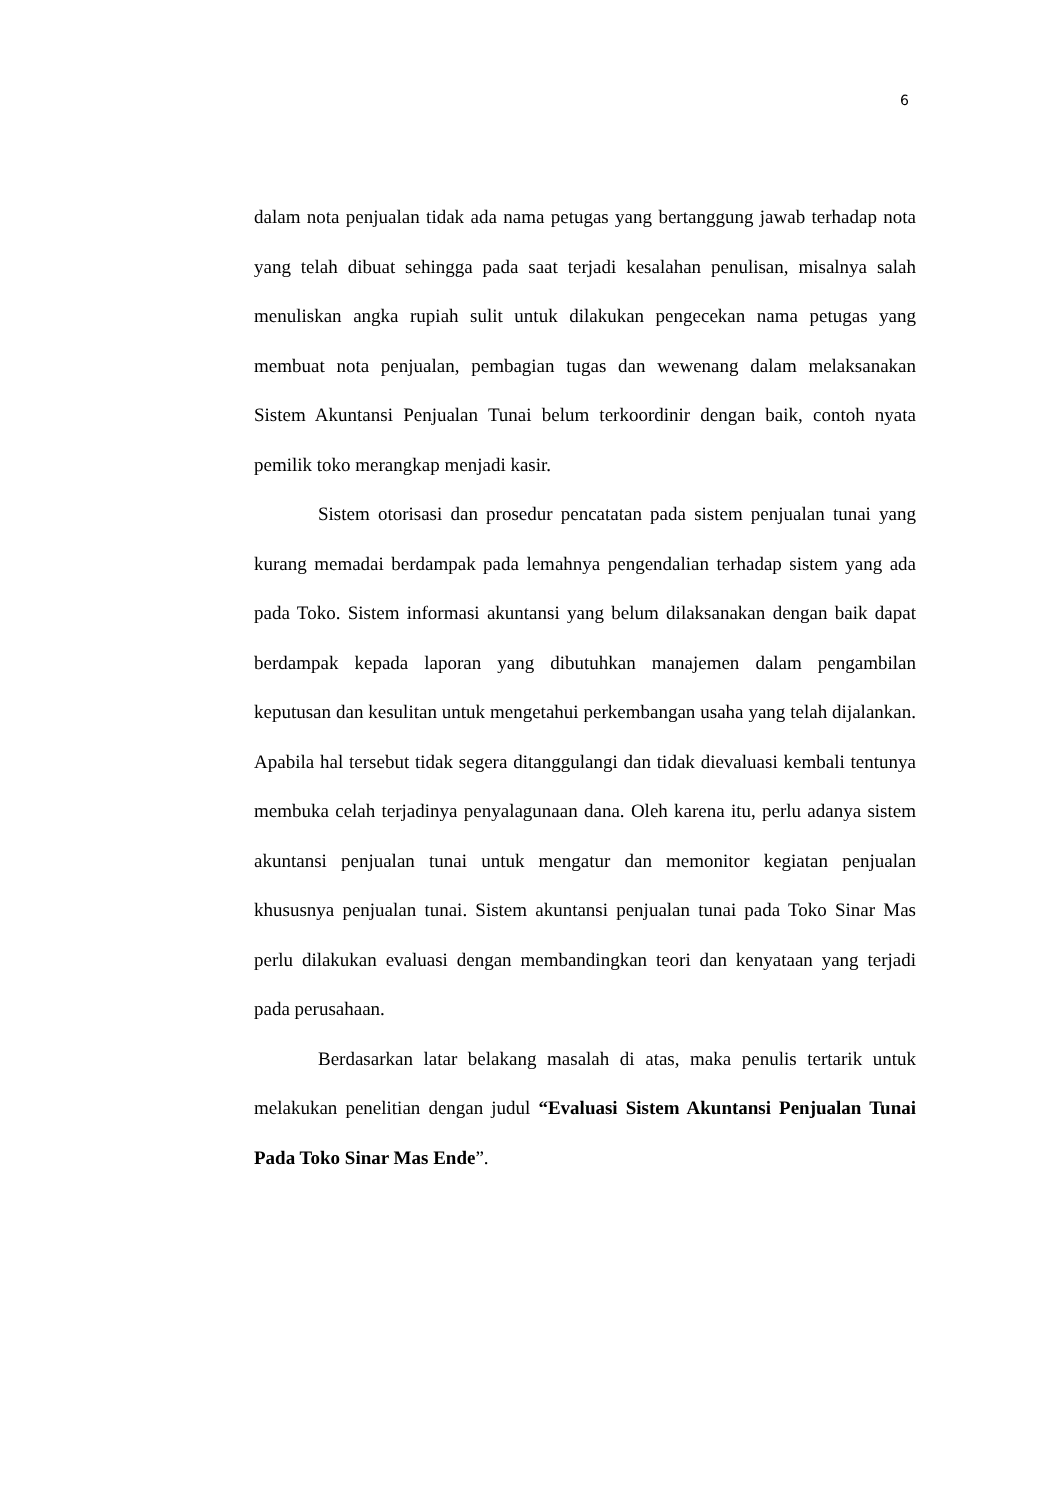6
dalam nota penjualan tidak ada nama petugas yang bertanggung jawab terhadap nota yang telah dibuat sehingga pada saat terjadi kesalahan penulisan, misalnya salah menuliskan angka rupiah sulit untuk dilakukan pengecekan nama petugas yang membuat nota penjualan, pembagian tugas dan wewenang dalam melaksanakan Sistem Akuntansi Penjualan Tunai belum terkoordinir dengan baik, contoh nyata pemilik toko merangkap menjadi kasir.
Sistem otorisasi dan prosedur pencatatan pada sistem penjualan tunai yang kurang memadai berdampak pada lemahnya pengendalian terhadap sistem yang ada pada Toko. Sistem informasi akuntansi yang belum dilaksanakan dengan baik dapat berdampak kepada laporan yang dibutuhkan manajemen dalam pengambilan keputusan dan kesulitan untuk mengetahui perkembangan usaha yang telah dijalankan. Apabila hal tersebut tidak segera ditanggulangi dan tidak dievaluasi kembali tentunya membuka celah terjadinya penyalagunaan dana. Oleh karena itu, perlu adanya sistem akuntansi penjualan tunai untuk mengatur dan memonitor kegiatan penjualan khususnya penjualan tunai. Sistem akuntansi penjualan tunai pada Toko Sinar Mas perlu dilakukan evaluasi dengan membandingkan teori dan kenyataan yang terjadi pada perusahaan.
Berdasarkan latar belakang masalah di atas, maka penulis tertarik untuk melakukan penelitian dengan judul “Evaluasi Sistem Akuntansi Penjualan Tunai Pada Toko Sinar Mas Ende”.